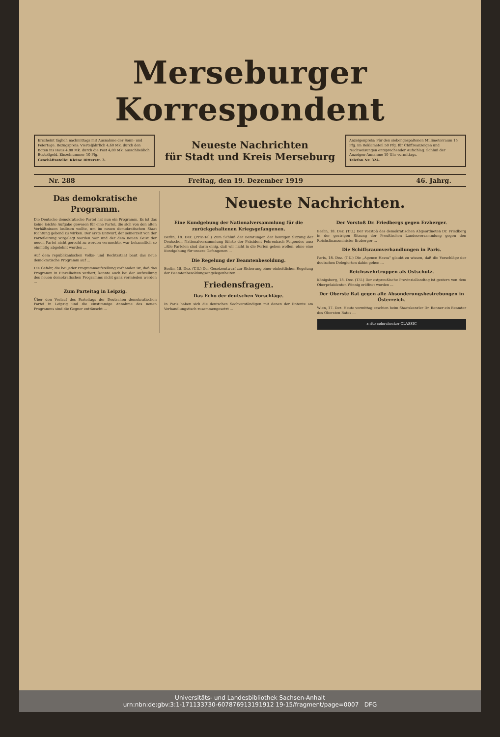Merseburger Korrespondent
Erscheint täglich nachmittags mit Ausnahme der Sonn- und Feiertage. Bezugspreis: Vierteljährlich 4,60 Mk. durch den Boten ins Haus 4,80 Mk. durch die Post 4,80 Mk. ausschließlich Bestellgeld. Einzelnummer 10 Pfg.
Geschäftsstelle: Kleine Ritterstr. 3.
Neueste Nachrichten
für Stadt und Kreis Merseburg
Anzeigenpreis: Für den siebengespaltenen Millimeterraum 15 Pfg. im Reklameteil 50 Pfg. für Chiffreanzeigen und Nachweisungen entsprechender Aufschlag. Schluß der Anzeigen-Annahme 10 Uhr vormittags.
Telefon Nr. 324.
Nr. 288 Freitag, den 19. Dezember 1919 46. Jahrg.
Das demokratische Programm.
Die Deutsche demokratische Partei hat nun ein Programm. Es ist das keine leichte Aufgabe gewesen für eine Partei, die sich von den alten Verhältnissen loslösen wollte, um im neuen demokratischen Staat Richtung gebend zu wirken. Der erste Entwurf, der seinerzeit von der Parteileitung vorgelegt worden war und der dem neuen Geist der neuen Partei nicht gerecht zu werden vermochte, war bekanntlich so einmütig abgelehnt worden ...
Auf dem republikanischen Volks- und Rechtsstaat baut das neue demokratische Programm auf ...
Die Gefahr, die bei jeder Programmaufstellung vorhanden ist, daß das Programm in Einzelheiten verliert, konnte auch bei der Aufstellung des neuen demokratischen Programms nicht ganz vermieden werden ...
Zum Parteitag in Leipzig.
Über den Verlauf des Parteitags der Deutschen demokratischen Partei in Leipzig und die einstimmige Annahme des neuen Programms sind die Gegner enttäuscht ...
Neueste Nachrichten.
Eine Kundgebung der Nationalversammlung für die zurückgehaltenen Kriegsgefangenen.
Berlin, 18. Dez. (Priv.-Tel.) Zum Schluß der Beratungen der heutigen Sitzung der Deutschen Nationalversammlung führte der Präsident Fehrenbach Folgendes aus: „Alle Parteien sind darin einig, daß wir nicht in die Ferien gehen wollen, ohne eine Kundgebung für unsere Gefangenen ...
Die Regelung der Beamtenbesoldung.
Berlin, 18. Dez. (T.U.) Der Gesetzentwurf zur Sicherung einer einheitlichen Regelung der Beamtenbesoldungsangelegenheiten ...
Friedensfragen.
Das Echo der deutschen Vorschläge.
In Paris haben sich die deutschen Sachverständigen mit denen der Entente am Verhandlungstisch zusammengesetzt ...
Der Vorstoß Dr. Friedbergs gegen Erzberger.
Berlin, 18. Dez. (T.U.) Der Vorstoß des demokratischen Abgeordneten Dr. Friedberg in der gestrigen Sitzung der Preußischen Landesversammlung gegen den Reichsfinanzminister Erzberger ...
Die Schiffsraumverhandlungen in Paris.
Paris, 18. Dez. (T.U.) Die „Agence Havas" glaubt zu wissen, daß die Vorschläge der deutschen Delegierten dahin gehen ...
Reichswehrtruppen als Ostschutz.
Königsberg, 18. Dez. (T.U.) Der ostpreußische Provinziallandtag ist gestern von dem Oberpräsidenten Winnig eröffnet worden ...
Der Oberste Rat gegen alle Absonderungsbestrebungen in Österreich.
Wien, 17. Dez. Heute vormittag erschien beim Staatskanzler Dr. Renner ein Beamter des Obersten Rates ...
x-rite colorchecker CLASSIC
Universitäts- und Landesbibliothek Sachsen-Anhalt
urn:nbn:de:gbv:3:1-171133730-607876913191912 19-15/fragment/page=0007 DFG